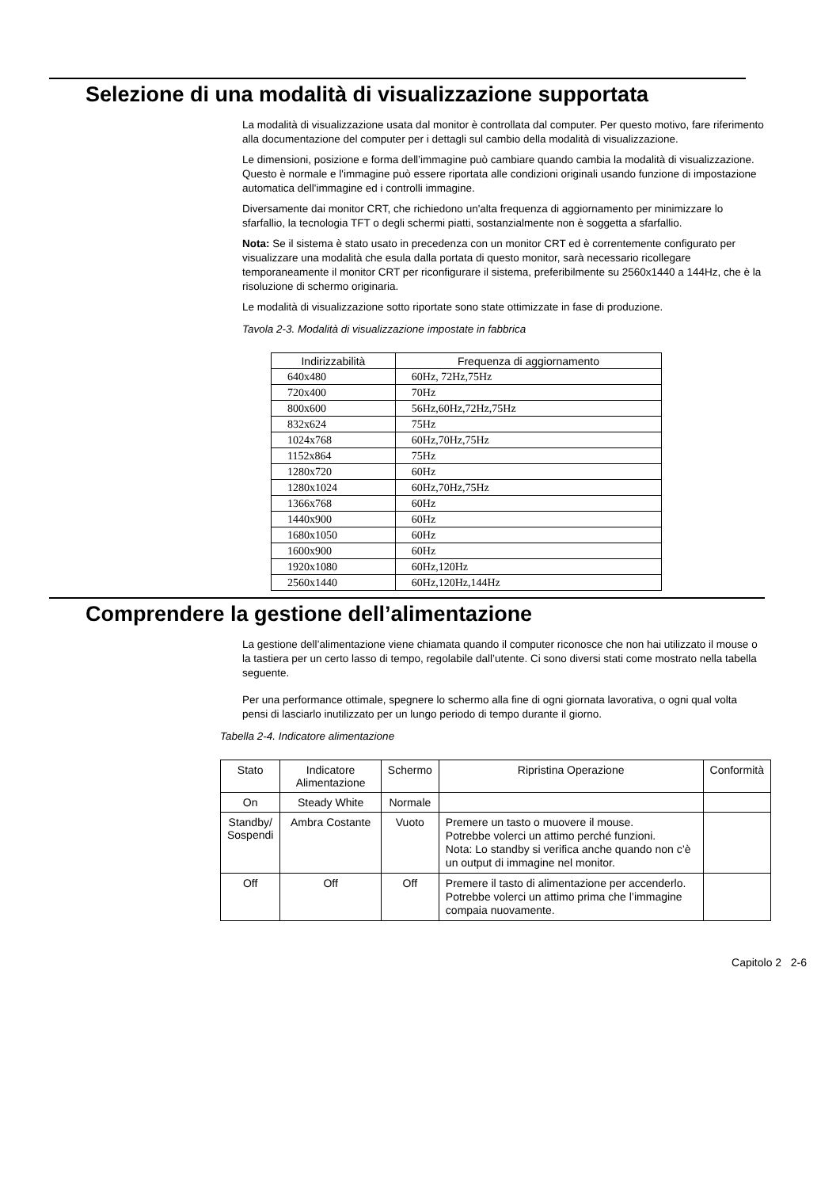Selezione di una modalità di visualizzazione supportata
La modalità di visualizzazione usata dal monitor è controllata dal computer. Per questo motivo, fare riferimento alla documentazione del computer per i dettagli sul cambio della modalità di visualizzazione.
Le dimensioni, posizione e forma dell’immagine può cambiare quando cambia la modalità di visualizzazione. Questo è normale e l'immagine può essere riportata alle condizioni originali usando funzione di impostazione automatica dell'immagine ed i controlli immagine.
Diversamente dai monitor CRT, che richiedono un'alta frequenza di aggiornamento per minimizzare lo sfarfallio, la tecnologia TFT o degli schermi piatti, sostanzialmente non è soggetta a sfarfallio.
Nota: Se il sistema è stato usato in precedenza con un monitor CRT ed è correntemente configurato per visualizzare una modalità che esula dalla portata di questo monitor, sarà necessario ricollegare temporaneamente il monitor CRT per riconfigurare il sistema, preferibilmente su 2560x1440 a 144Hz, che è la risoluzione di schermo originaria.
Le modalità di visualizzazione sotto riportate sono state ottimizzate in fase di produzione.
Tavola 2-3. Modalità di visualizzazione impostate in fabbrica
| Indirizzabilità | Frequenza di aggiornamento |
| --- | --- |
| 640x480 | 60Hz, 72Hz,75Hz |
| 720x400 | 70Hz |
| 800x600 | 56Hz,60Hz,72Hz,75Hz |
| 832x624 | 75Hz |
| 1024x768 | 60Hz,70Hz,75Hz |
| 1152x864 | 75Hz |
| 1280x720 | 60Hz |
| 1280x1024 | 60Hz,70Hz,75Hz |
| 1366x768 | 60Hz |
| 1440x900 | 60Hz |
| 1680x1050 | 60Hz |
| 1600x900 | 60Hz |
| 1920x1080 | 60Hz,120Hz |
| 2560x1440 | 60Hz,120Hz,144Hz |
Comprendere la gestione dell’alimentazione
La gestione dell’alimentazione viene chiamata quando il computer riconosce che non hai utilizzato il mouse o la tastiera per un certo lasso di tempo, regolabile dall’utente. Ci sono diversi stati come mostrato nella tabella seguente.
Per una performance ottimale, spegnere lo schermo alla fine di ogni giornata lavorativa, o ogni qual volta pensi di lasciarlo inutilizzato per un lungo periodo di tempo durante il giorno.
Tabella 2-4. Indicatore alimentazione
| Stato | Indicatore Alimentazione | Schermo | Ripristina Operazione | Conformità |
| --- | --- | --- | --- | --- |
| On | Steady White | Normale | | |
| Standby/ Sospendi | Ambra Costante | Vuoto | Premere un tasto o muovere il mouse. Potrebbe volerci un attimo perché funzioni. Nota: Lo standby si verifica anche quando non c’è un output di immagine nel monitor. | |
| Off | Off | Off | Premere il tasto di alimentazione per accenderlo. Potrebbe volerci un attimo prima che l’immagine compaia nuovamente. | |
Capitolo 2 2-6